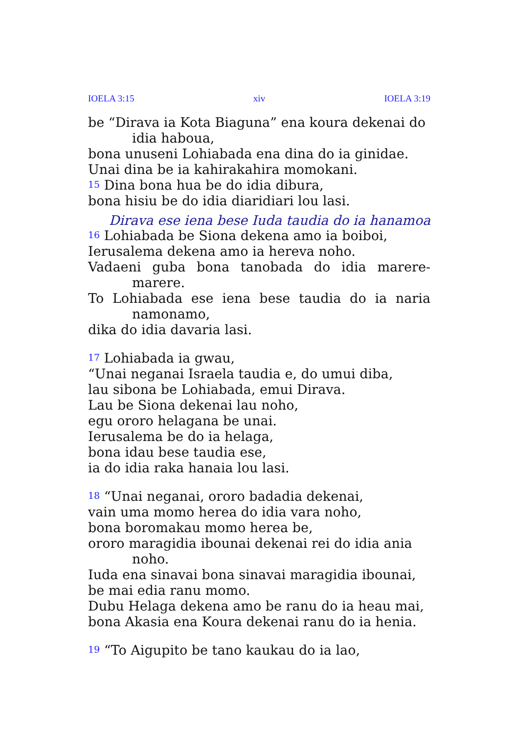IOELA 3:15 xiv IOELA 3:19
be “Dirava ia Kota Biaguna” ena koura dekenai do idia haboua,
bona unuseni Lohiabada ena dina do ia ginidae.
Unai dina be ia kahirakahira momokani.
15 Dina bona hua be do idia dibura,
bona hisiu be do idia diaridiari lou lasi.
Dirava ese iena bese Iuda taudia do ia hanamoa
16 Lohiabada be Siona dekena amo ia boiboi,
Ierusalema dekena amo ia hereva noho.
Vadaeni guba bona tanobada do idia marere-marere.
To Lohiabada ese iena bese taudia do ia naria namonamo,
dika do idia davaria lasi.
17 Lohiabada ia gwau,
“Unai neganai Israela taudia e, do umui diba,
lau sibona be Lohiabada, emui Dirava.
Lau be Siona dekenai lau noho,
egu ororo helagana be unai.
Ierusalema be do ia helaga,
bona idau bese taudia ese,
ia do idia raka hanaia lou lasi.
18 “Unai neganai, ororo badadia dekenai,
vain uma momo herea do idia vara noho,
bona boromakau momo herea be,
ororo maragidia ibounai dekenai rei do idia ania noho.
Iuda ena sinavai bona sinavai maragidia ibounai,
be mai edia ranu momo.
Dubu Helaga dekena amo be ranu do ia heau mai,
bona Akasia ena Koura dekenai ranu do ia henia.
19 “To Aigupito be tano kaukau do ia lao,